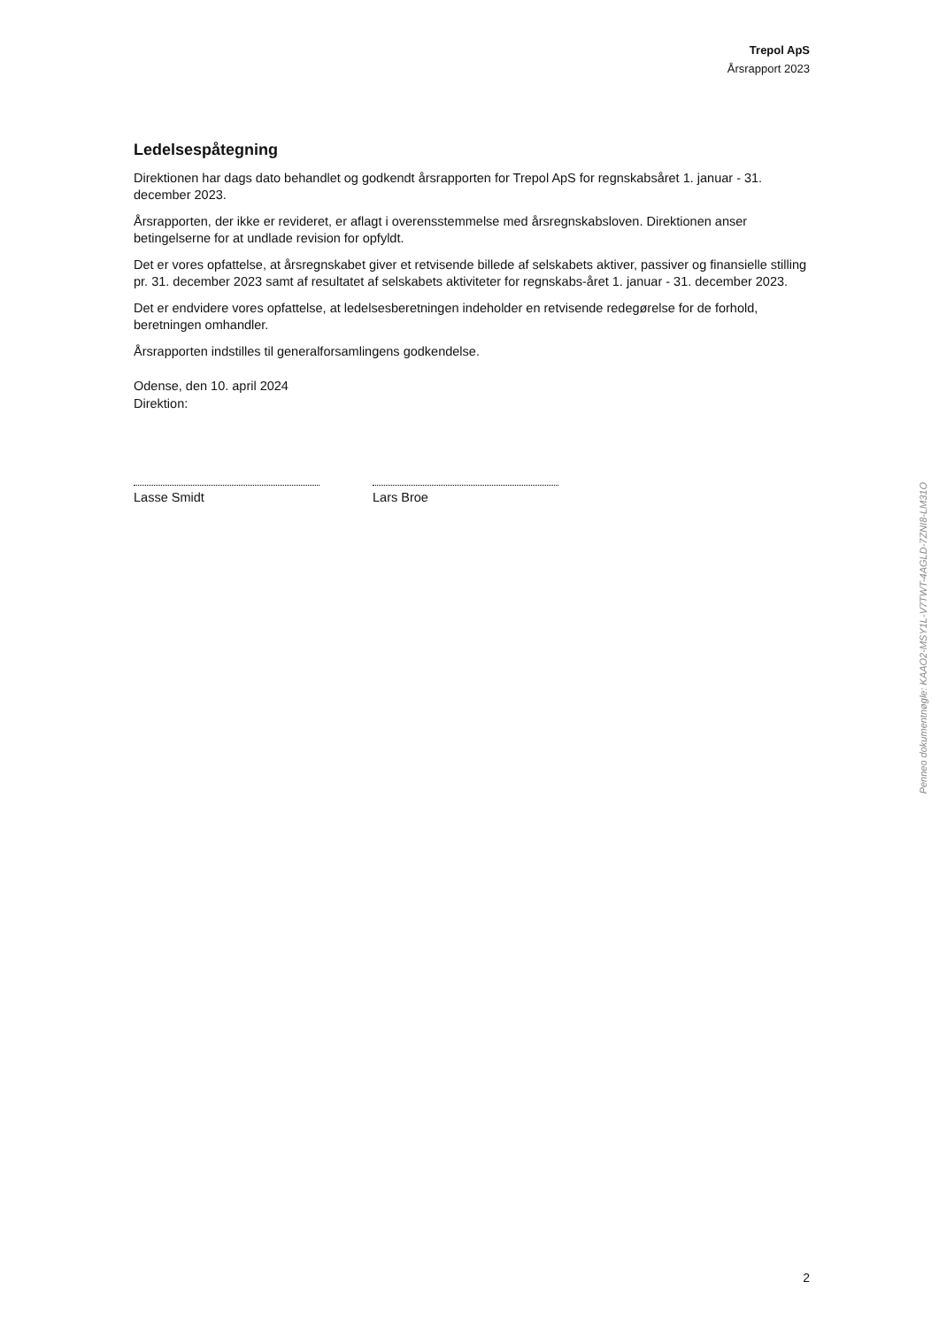Trepol ApS
Årsrapport 2023
Ledelsespåtegning
Direktionen har dags dato behandlet og godkendt årsrapporten for Trepol ApS for regnskabsåret 1. januar - 31. december 2023.
Årsrapporten, der ikke er revideret, er aflagt i overensstemmelse med årsregnskabsloven. Direktionen anser betingelserne for at undlade revision for opfyldt.
Det er vores opfattelse, at årsregnskabet giver et retvisende billede af selskabets aktiver, passiver og finansielle stilling pr. 31. december 2023 samt af resultatet af selskabets aktiviteter for regnskabs-året 1. januar - 31. december 2023.
Det er endvidere vores opfattelse, at ledelsesberetningen indeholder en retvisende redegørelse for de forhold, beretningen omhandler.
Årsrapporten indstilles til generalforsamlingens godkendelse.
Odense, den 10. april 2024
Direktion:
Lasse Smidt Lars Broe
Penneo dokumentnøgle: KAAO2-MSY1L-V7TWT-4AGLD-7ZNI8-LM31O
2